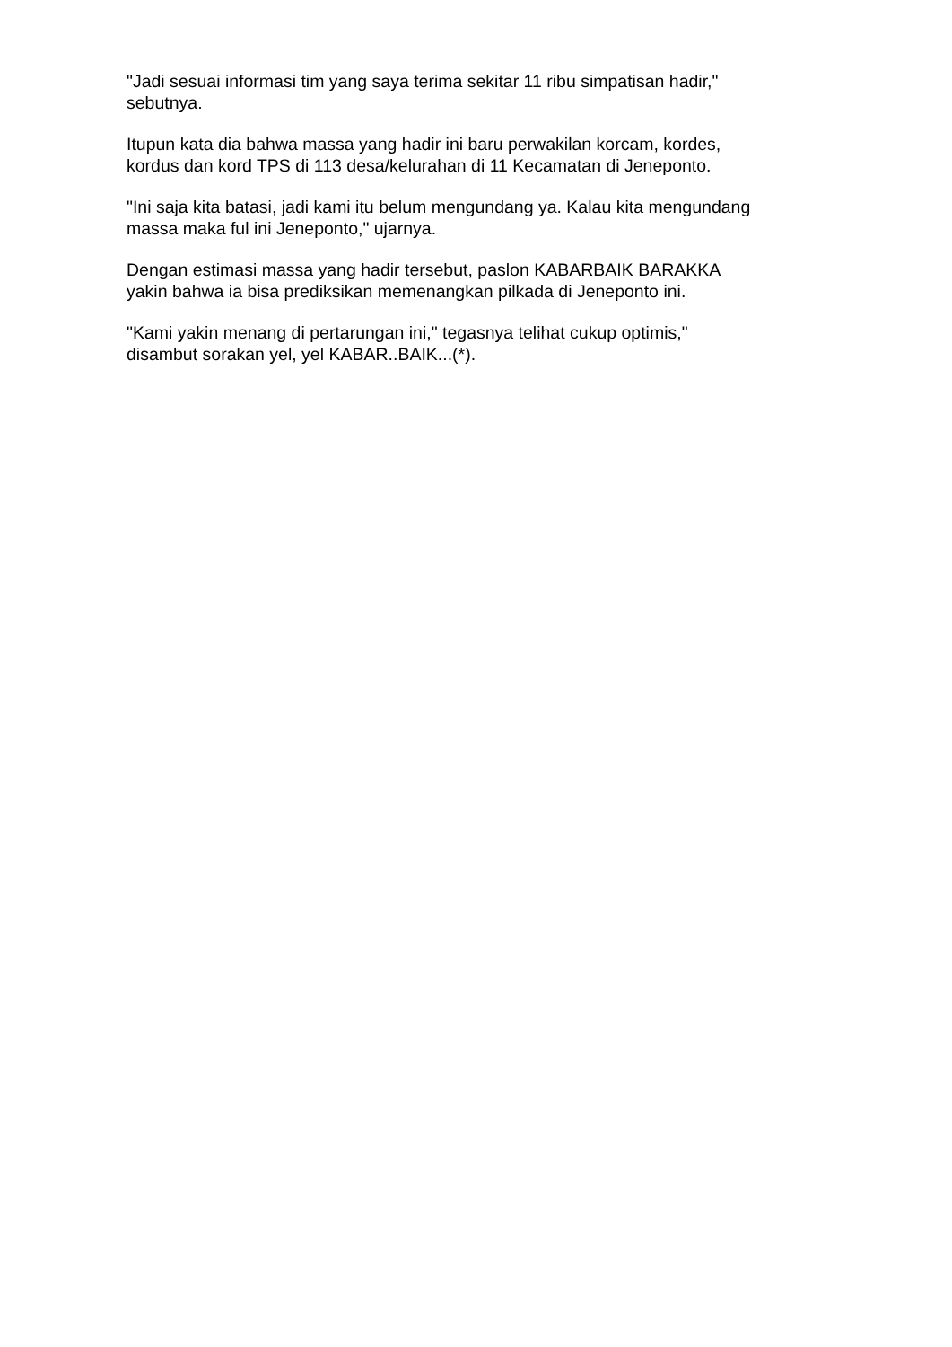"Jadi sesuai informasi tim yang saya terima sekitar 11 ribu simpatisan hadir,"
sebutnya.
Itupun kata dia bahwa massa yang hadir ini baru perwakilan korcam, kordes,
kordus dan kord TPS di 113 desa/kelurahan di 11 Kecamatan di Jeneponto.
"Ini saja kita batasi, jadi kami itu belum mengundang ya. Kalau kita mengundang
massa maka ful ini Jeneponto," ujarnya.
Dengan estimasi massa yang hadir tersebut, paslon KABARBAIK BARAKKA
yakin bahwa ia bisa prediksikan memenangkan pilkada di Jeneponto ini.
"Kami yakin menang di pertarungan ini," tegasnya telihat cukup optimis,"
disambut sorakan yel, yel KABAR..BAIK...(*).